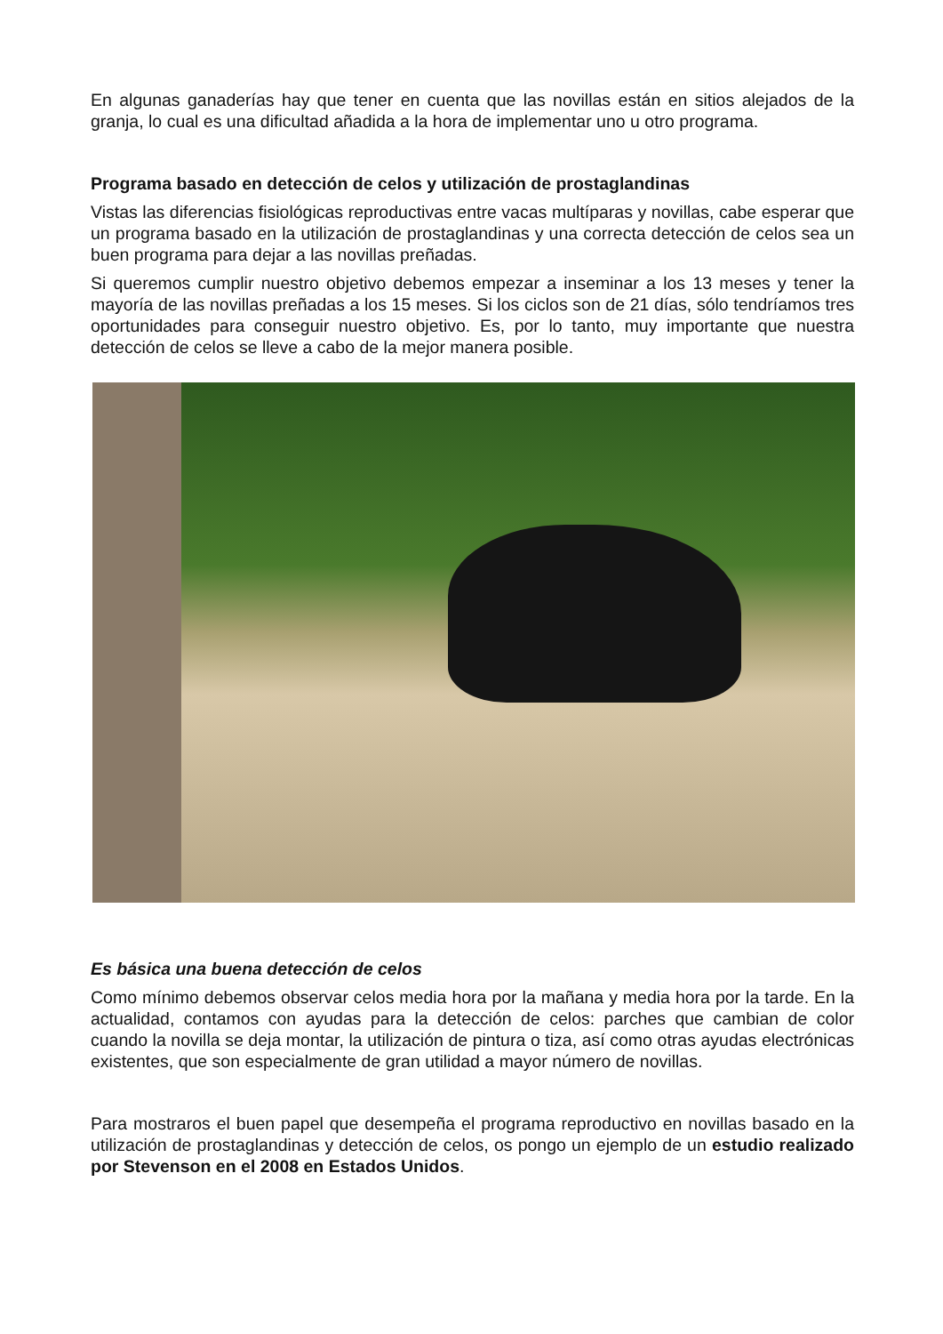En algunas ganaderías hay que tener en cuenta que las novillas están en sitios alejados de la granja, lo cual es una dificultad añadida a la hora de implementar uno u otro programa.
Programa basado en detección de celos y utilización de prostaglandinas
Vistas las diferencias fisiológicas reproductivas entre vacas multíparas y novillas, cabe esperar que un programa basado en la utilización de prostaglandinas y una correcta detección de celos sea un buen programa para dejar a las novillas preñadas.
Si queremos cumplir nuestro objetivo debemos empezar a inseminar a los 13 meses y tener la mayoría de las novillas preñadas a los 15 meses. Si los ciclos son de 21 días, sólo tendríamos tres oportunidades para conseguir nuestro objetivo. Es, por lo tanto, muy importante que nuestra detección de celos se lleve a cabo de la mejor manera posible.
Es básica una buena detección de celos
Como mínimo debemos observar celos media hora por la mañana y media hora por la tarde. En la actualidad, contamos con ayudas para la detección de celos: parches que cambian de color cuando la novilla se deja montar, la utilización de pintura o tiza, así como otras ayudas electrónicas existentes, que son especialmente de gran utilidad a mayor número de novillas.
Para mostraros el buen papel que desempeña el programa reproductivo en novillas basado en la utilización de prostaglandinas y detección de celos, os pongo un ejemplo de un estudio realizado por Stevenson en el 2008 en Estados Unidos.